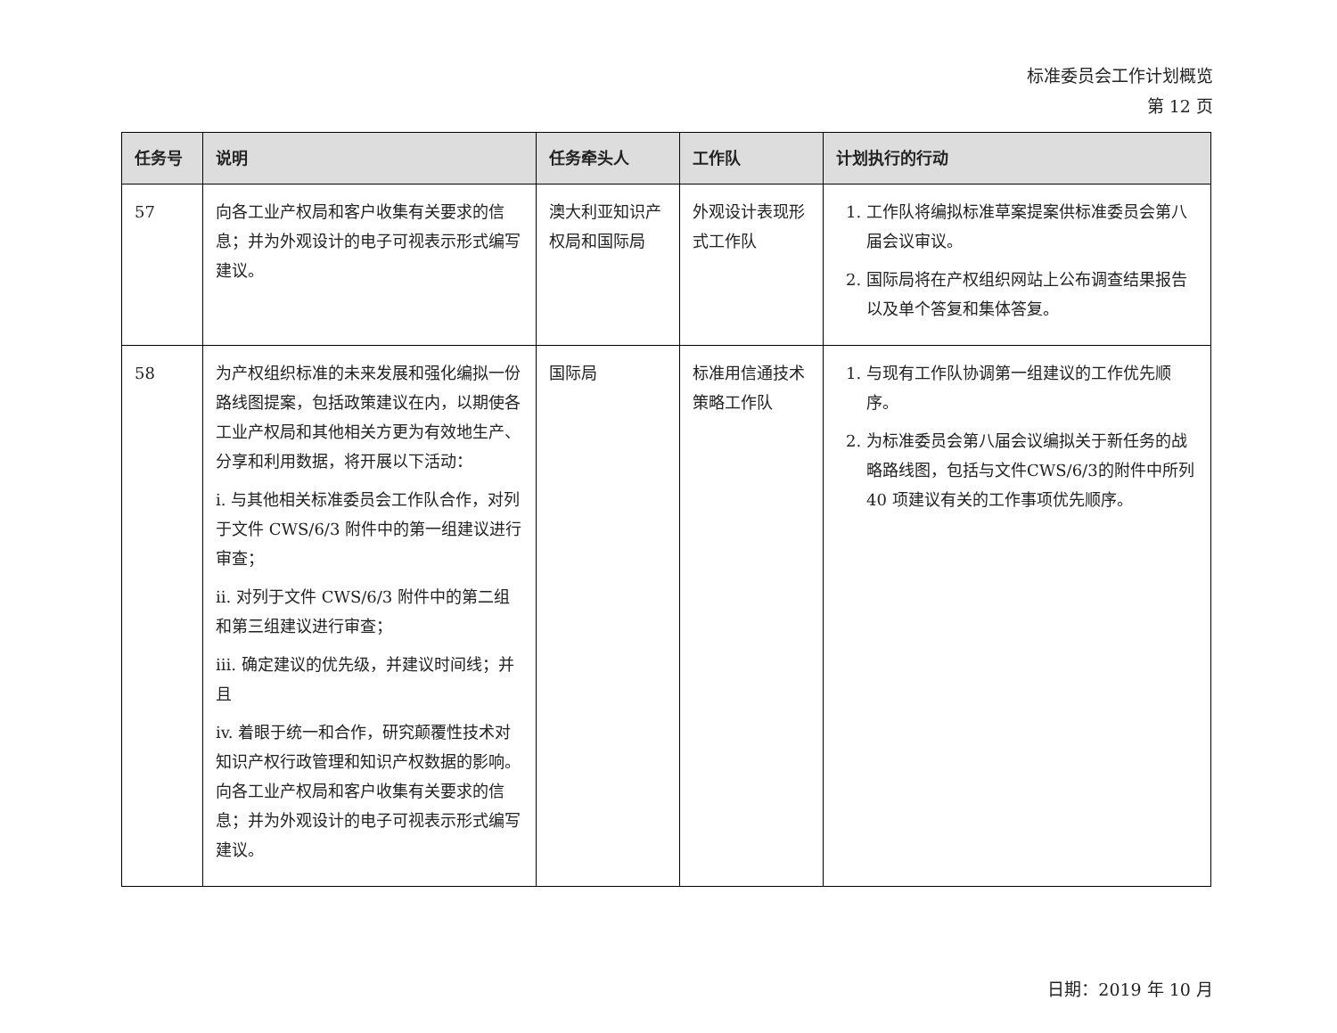标准委员会工作计划概览
第 12 页
| 任务号 | 说明 | 任务牵头人 | 工作队 | 计划执行的行动 |
| --- | --- | --- | --- | --- |
| 57 | 向各工业产权局和客户收集有关要求的信息；并为外观设计的电子可视表示形式编写建议。 | 澳大利亚知识产权局和国际局 | 外观设计表现形式工作队 | 1. 工作队将编拟标准草案提案供标准委员会第八届会议审议。 2. 国际局将在产权组织网站上公布调查结果报告以及单个答复和集体答复。 |
| 58 | 为产权组织标准的未来发展和强化编拟一份路线图提案，包括政策建议在内，以期使各工业产权局和其他相关方更为有效地生产、分享和利用数据，将开展以下活动： i. 与其他相关标准委员会工作队合作，对列于文件 CWS/6/3 附件中的第一组建议进行审查； ii. 对列于文件 CWS/6/3 附件中的第二组和第三组建议进行审查； iii. 确定建议的优先级，并建议时间线；并且 iv. 着眼于统一和合作，研究颠覆性技术对知识产权行政管理和知识产权数据的影响。向各工业产权局和客户收集有关要求的信息；并为外观设计的电子可视表示形式编写建议。 | 国际局 | 标准用信通技术策略工作队 | 1. 与现有工作队协调第一组建议的工作优先顺序。 2. 为标准委员会第八届会议编拟关于新任务的战略路线图，包括与文件CWS/6/3的附件中所列 40 项建议有关的工作事项优先顺序。 |
日期：2019 年 10 月